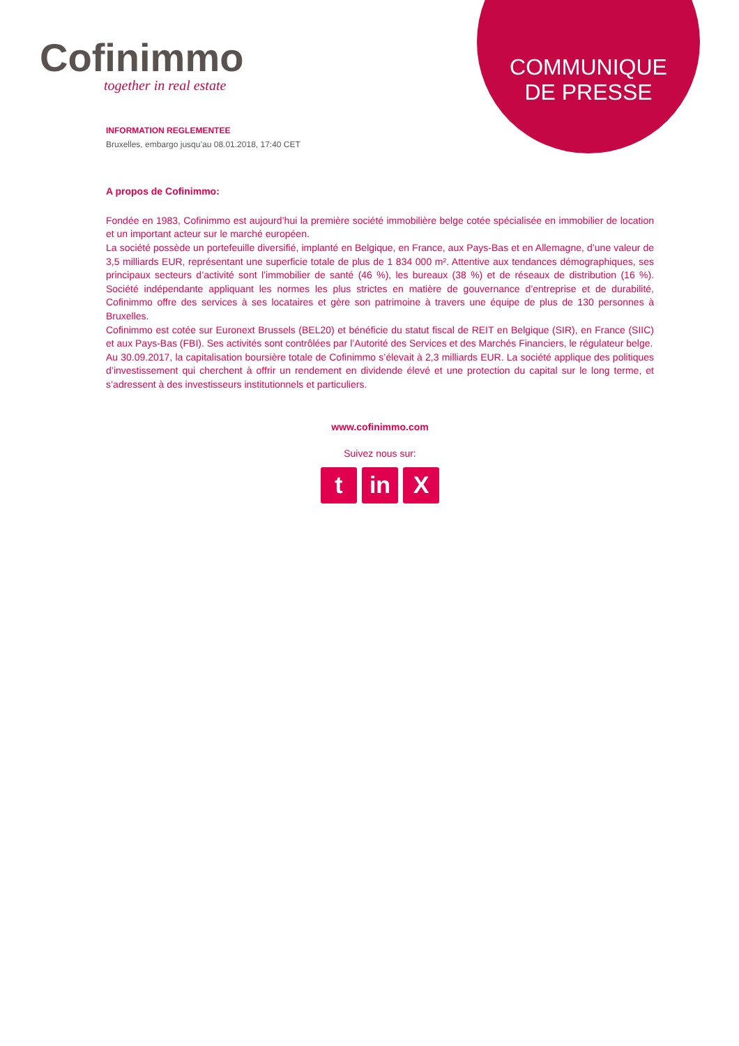Cofinimmo
together in real estate
COMMUNIQUE
DE PRESSE
INFORMATION REGLEMENTEE
Bruxelles, embargo jusqu’au 08.01.2018, 17:40 CET
A propos de Cofinimmo:
Fondée en 1983, Cofinimmo est aujourd’hui la première société immobilière belge cotée spécialisée en immobilier de location et un important acteur sur le marché européen.
La société possède un portefeuille diversifié, implanté en Belgique, en France, aux Pays-Bas et en Allemagne, d’une valeur de 3,5 milliards EUR, représentant une superficie totale de plus de 1 834 000 m². Attentive aux tendances démographiques, ses principaux secteurs d’activité sont l’immobilier de santé (46 %), les bureaux (38 %) et de réseaux de distribution (16 %). Société indépendante appliquant les normes les plus strictes en matière de gouvernance d’entreprise et de durabilité, Cofinimmo offre des services à ses locataires et gère son patrimoine à travers une équipe de plus de 130 personnes à Bruxelles.
Cofinimmo est cotée sur Euronext Brussels (BEL20) et bénéficie du statut fiscal de REIT en Belgique (SIR), en France (SIIC) et aux Pays-Bas (FBI). Ses activités sont contrôlées par l’Autorité des Services et des Marchés Financiers, le régulateur belge.
Au 30.09.2017, la capitalisation boursière totale de Cofinimmo s’élevait à 2,3 milliards EUR. La société applique des politiques d’investissement qui cherchent à offrir un rendement en dividende élevé et une protection du capital sur le long terme, et s’adressent à des investisseurs institutionnels et particuliers.
www.cofinimmo.com
Suivez nous sur:
tin X